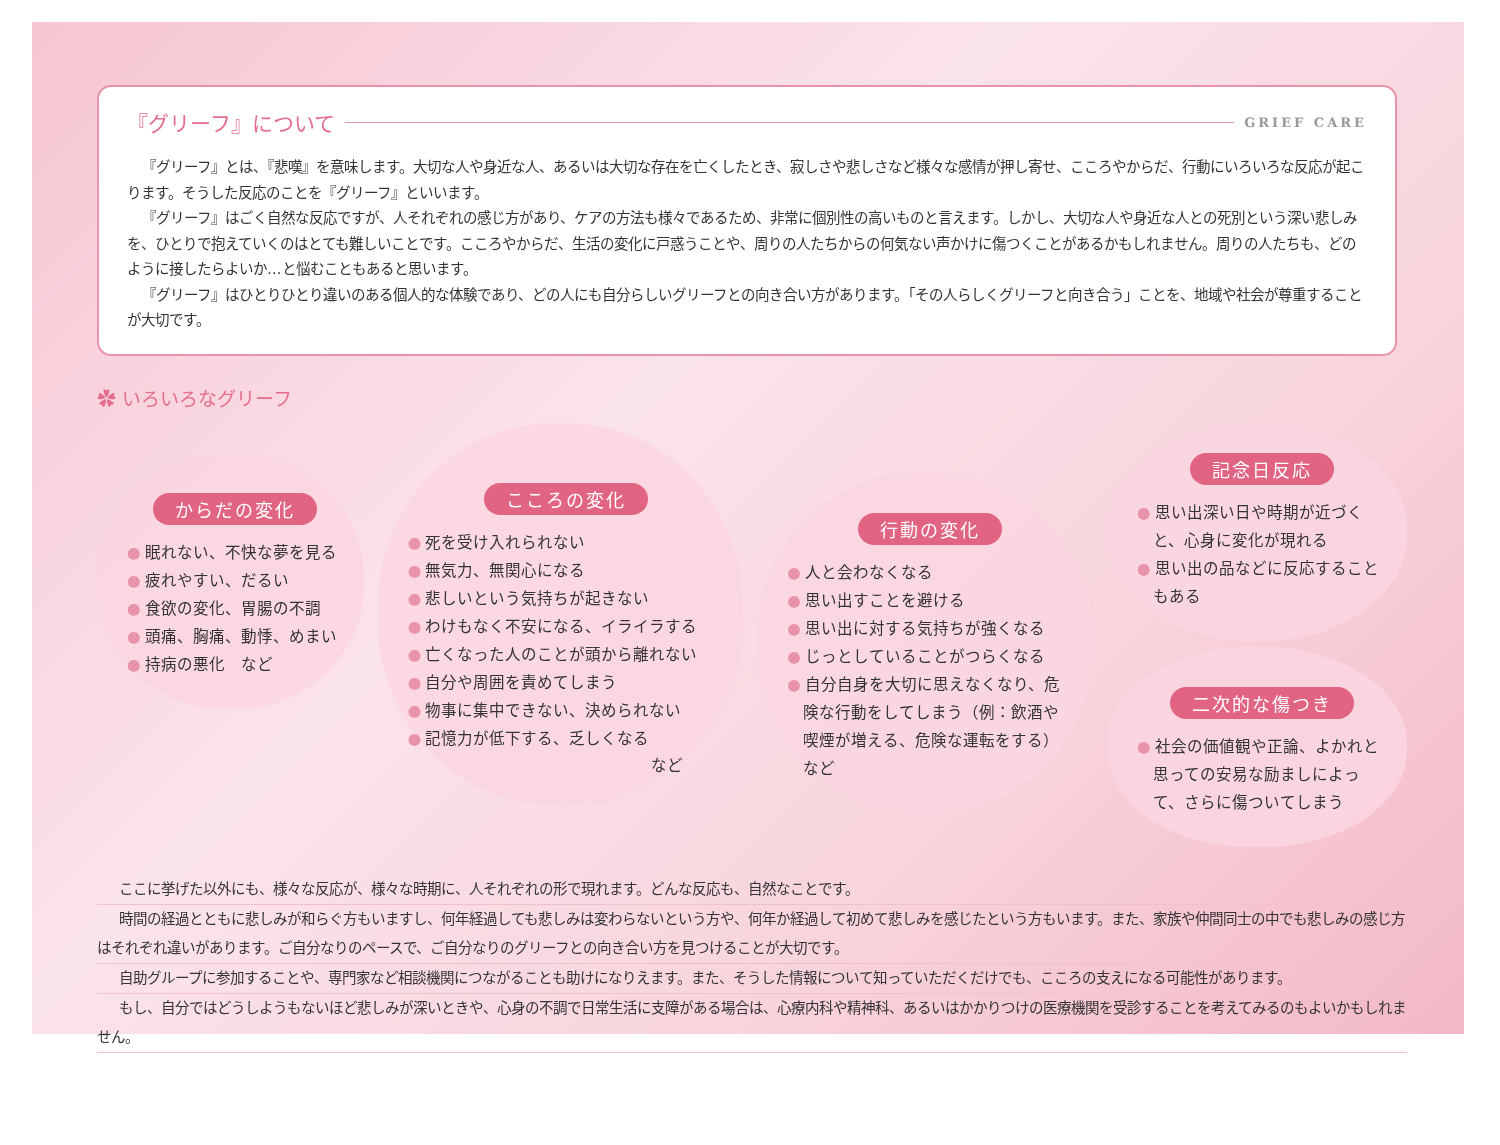『グリーフ』について
GRIEF CARE
『グリーフ』とは、『悲嘆』を意味します。大切な人や身近な人、あるいは大切な存在を亡くしたとき、寂しさや悲しさなど様々な感情が押し寄せ、こころやからだ、行動にいろいろな反応が起こります。そうした反応のことを『グリーフ』といいます。
『グリーフ』はごく自然な反応ですが、人それぞれの感じ方があり、ケアの方法も様々であるため、非常に個別性の高いものと言えます。しかし、大切な人や身近な人との死別という深い悲しみを、ひとりで抱えていくのはとても難しいことです。こころやからだ、生活の変化に戸惑うことや、周りの人たちからの何気ない声かけに傷つくことがあるかもしれません。周りの人たちも、どのように接したらよいか…と悩むこともあると思います。
『グリーフ』はひとりひとり違いのある個人的な体験であり、どの人にも自分らしいグリーフとの向き合い方があります。「その人らしくグリーフと向き合う」ことを、地域や社会が尊重することが大切です。
✿ いろいろなグリーフ
からだの変化
● 眠れない、不快な夢を見る
● 疲れやすい、だるい
● 食欲の変化、胃腸の不調
● 頭痛、胸痛、動悸、めまい
● 持病の悪化　など
こころの変化
● 死を受け入れられない
● 無気力、無関心になる
● 悲しいという気持ちが起きない
● わけもなく不安になる、イライラする
● 亡くなった人のことが頭から離れない
● 自分や周囲を責めてしまう
● 物事に集中できない、決められない
● 記憶力が低下する、乏しくなる
など
行動の変化
● 人と会わなくなる
● 思い出すことを避ける
● 思い出に対する気持ちが強くなる
● じっとしていることがつらくなる
● 自分自身を大切に思えなくなり、危険な行動をしてしまう（例：飲酒や喫煙が増える、危険な運転をする）　など
記念日反応
● 思い出深い日や時期が近づくと、心身に変化が現れる
● 思い出の品などに反応することもある
二次的な傷つき
● 社会の価値観や正論、よかれと思っての安易な励ましによって、さらに傷ついてしまう
ここに挙げた以外にも、様々な反応が、様々な時期に、人それぞれの形で現れます。どんな反応も、自然なことです。
時間の経過とともに悲しみが和らぐ方もいますし、何年経過しても悲しみは変わらないという方や、何年か経過して初めて悲しみを感じたという方もいます。また、家族や仲間同士の中でも悲しみの感じ方はそれぞれ違いがあります。ご自分なりのペースで、ご自分なりのグリーフとの向き合い方を見つけることが大切です。
自助グループに参加することや、専門家など相談機関につながることも助けになりえます。また、そうした情報について知っていただくだけでも、こころの支えになる可能性があります。
もし、自分ではどうしようもないほど悲しみが深いときや、心身の不調で日常生活に支障がある場合は、心療内科や精神科、あるいはかかりつけの医療機関を受診することを考えてみるのもよいかもしれません。